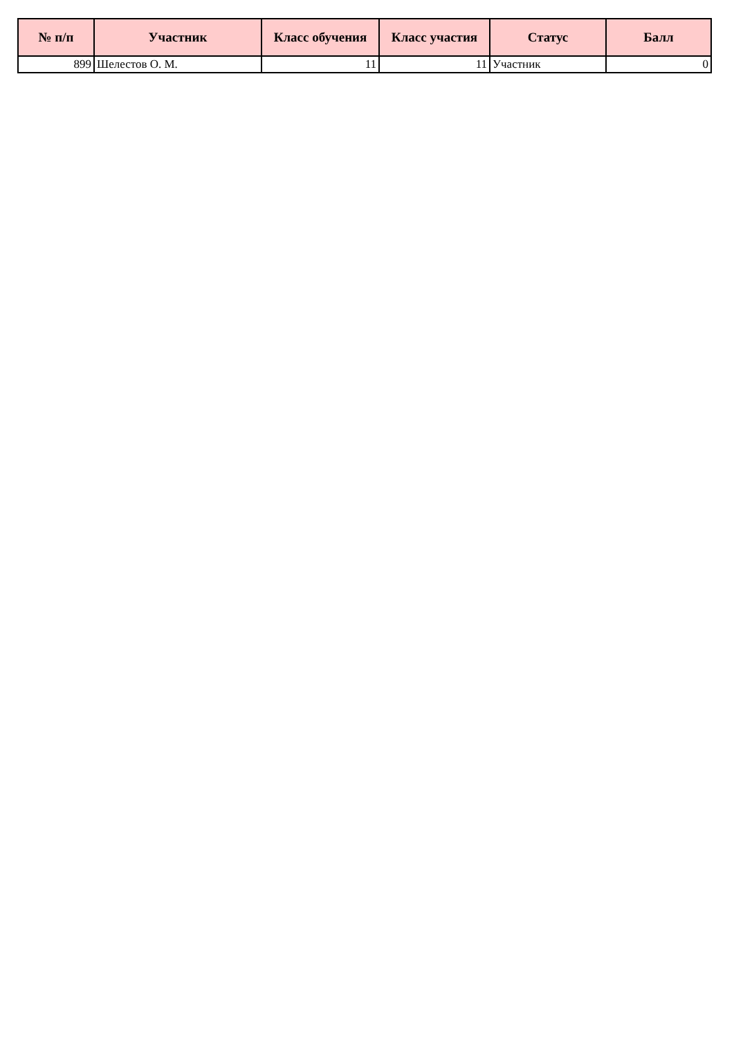| № п/п | Участник | Класс обучения | Класс участия | Статус | Балл |
| --- | --- | --- | --- | --- | --- |
| 899 | Шелестов О. М. | 11 | 11 | Участник | 0 |